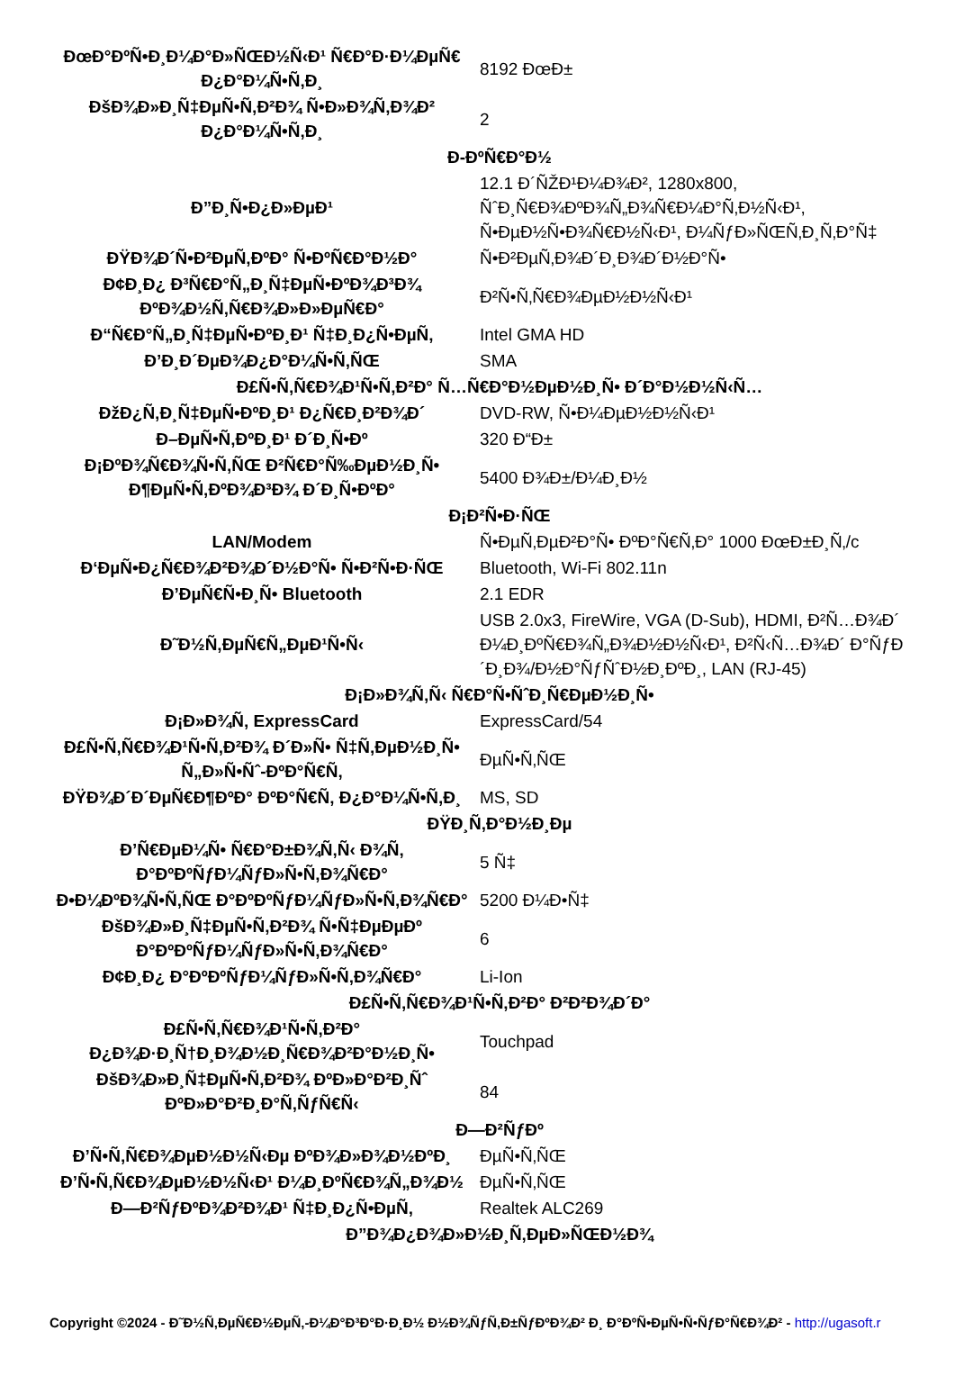| ĐœĐ°ĐºÑ•Đ¸Đ¼Đ°Đ»ÑŒĐ½Ñ‹Đ¹ Ñ€Đ°Đ·Đ¼ĐµÑ€ Đ¿Đ°Đ¼Ñ•Ñ‚Đ¸ | 8192 ĐœĐ± |
| ĐšĐ¾Đ»Đ¸Ñ‡ĐµÑ•Ñ‚Đ²Đ¾ Ñ•Đ»Đ¾Ñ‚Đ¾Đ² Đ¿Đ°Đ¼Ñ•Ñ‚Đ¸ | 2 |
| Đ-ĐºÑ€Đ°Đ½ | |
| Đ”Đ¸Ñ•Đ¿Đ»ĐµĐ¹ | 12.1 Đ´ÑŽĐ¹Đ¼Đ¾Đ², 1280x800, ÑˆĐ¸Ñ€Đ¾ĐºĐ¾Ñ„Đ¾Ñ€Đ¼Đ°Ñ‚Đ½Ñ‹Đ¹, Ñ•ĐµĐ½Ñ•Đ¾Ñ€Đ½Ñ‹Đ¹, Đ¼ÑƒĐ»ÑŒÑ‚Đ¸Ñ‚Đ°Ñ‡ |
| ĐŸĐ¾Đ´Ñ•Đ²ĐµÑ‚ĐºĐ° Ñ•ĐºÑ€Đ°Đ½Đ° | Ñ•Đ²ĐµÑ‚Đ¾Đ´Đ¸Đ¾Đ´Đ½Đ°Ñ• |
| Đ¢Đ¸Đ¿ Đ³Ñ€Đ°Ñ„Đ¸Ñ‡ĐµÑ•ĐºĐ¾Đ³Đ¾ ĐºĐ¾Đ½Ñ‚Ñ€Đ¾Đ»Đ»ĐµÑ€Đ° | Đ²Ñ•Ñ‚Ñ€Đ¾ĐµĐ½Đ½Ñ‹Đ¹ |
| Đ“Ñ€Đ°Ñ„Đ¸Ñ‡ĐµÑ•ĐºĐ¸Đ¹ Ñ‡Đ¸Đ¿Ñ•ĐµÑ‚ | Intel GMA HD |
| Đ’Đ¸Đ´ĐµĐ¾Đ¿Đ°Đ¼Ñ•Ñ‚ÑŒ | SMA |
| Đ£Ñ•Ñ‚Ñ€Đ¾Đ¹Ñ•Ñ‚Đ²Đ° Ñ…Ñ€Đ°Đ½ĐµĐ½Đ¸Ñ• Đ´Đ°Đ½Đ½Ñ‹Ñ… | |
| ĐžĐ¿Ñ‚Đ¸Ñ‡ĐµÑ•ĐºĐ¸Đ¹ Đ¿Ñ€Đ¸Đ²Đ¾Đ´ | DVD-RW, Ñ•Đ¼ĐµĐ½Đ½Ñ‹Đ¹ |
| Đ–ĐµÑ•Ñ‚ĐºĐ¸Đ¹ Đ´Đ¸Ñ•Đº | 320 Đ“Đ± |
| Đ¡ĐºĐ¾Ñ€Đ¾Ñ•Ñ‚ÑŒ Đ²Ñ€Đ°Ñ‰ĐµĐ½Đ¸Ñ• Đ¶ĐµÑ•Ñ‚ĐºĐ¾Đ³Đ¾ Đ´Đ¸Ñ•ĐºĐ° | 5400 Đ¾Đ±/Đ¼Đ¸Đ½ |
| Đ¡Đ²Ñ•Đ·ÑŒ | |
| LAN/Modem | Ñ•ĐµÑ‚ĐµĐ²Đ°Ñ• ĐºĐ°Ñ€Ñ‚Đ° 1000 ĐœĐ±Đ¸Ñ‚/c |
| Đ‘ĐµÑ•Đ¿Ñ€Đ¾Đ²Đ¾Đ´Đ½Đ°Ñ• Ñ•Đ²Ñ•Đ·ÑŒ | Bluetooth, Wi-Fi 802.11n |
| Đ’ĐµÑ€Ñ•Đ¸Ñ• Bluetooth | 2.1 EDR |
| Đ˜Đ½Ñ‚ĐµÑ€Ñ„ĐµĐ¹Ñ•Ñ‹ | USB 2.0x3, FireWire, VGA (D-Sub), HDMI, Đ²Ñ…Đ¾Đ´ Đ¼Đ¸ĐºÑ€Đ¾Ñ„Đ¾Đ½Đ½Ñ‹Đ¹, Đ²Ñ‹Ñ…Đ¾Đ´ Đ°ÑƒĐ´Đ¸Đ¾/Đ½Đ°ÑƒÑˆĐ½Đ¸ĐºĐ¸, LAN (RJ-45) |
| Đ¡Đ»Đ¾Ñ‚Ñ‹ Ñ€Đ°Ñ•ÑˆĐ¸Ñ€ĐµĐ½Đ¸Ñ• | |
| Đ¡Đ»Đ¾Ñ‚ ExpressCard | ExpressCard/54 |
| Đ£Ñ•Ñ‚Ñ€Đ¾Đ¹Ñ•Ñ‚Đ²Đ¾ Đ´Đ»Ñ• Ñ‡Ñ‚ĐµĐ½Đ¸Ñ• Ñ„Đ»Ñ•Ñˆ-ĐºĐ°Ñ€Ñ‚ | ĐµÑ•Ñ‚ÑŒ |
| ĐŸĐ¾Đ´Đ´ĐµÑ€Đ¶ĐºĐ° ĐºĐ°Ñ€Ñ‚ Đ¿Đ°Đ¼Ñ•Ñ‚Đ¸ | MS, SD |
| ĐŸĐ¸Ñ‚Đ°Đ½Đ¸Đµ | |
| Đ’Ñ€ĐµĐ¼Ñ• Ñ€Đ°Đ±Đ¾Ñ‚Ñ‹ Đ¾Ñ‚ Đ°ĐºĐºÑƒĐ¼ÑƒĐ»Ñ•Ñ‚Đ¾Ñ€Đ° | 5 Ñ‡ |
| Đ•Đ¼ĐºĐ¾Ñ•Ñ‚ÑŒ Đ°ĐºĐºÑƒĐ¼ÑƒĐ»Ñ•Ñ‚Đ¾Ñ€Đ° | 5200 Đ¼Đ•Ñ‡ |
| ĐšĐ¾Đ»Đ¸Ñ‡ĐµÑ•Ñ‚Đ²Đ¾ Ñ•Ñ‡ĐµĐµĐº Đ°ĐºĐºÑƒĐ¼ÑƒĐ»Ñ•Ñ‚Đ¾Ñ€Đ° | 6 |
| Đ¢Đ¸Đ¿ Đ°ĐºĐºÑƒĐ¼ÑƒĐ»Ñ•Ñ‚Đ¾Ñ€Đ° | Li-Ion |
| Đ£Ñ•Ñ‚Ñ€Đ¾Đ¹Ñ•Ñ‚Đ²Đ° Đ²Đ²Đ¾Đ´Đ° | |
| Đ£Ñ•Ñ‚Ñ€Đ¾Đ¹Ñ•Ñ‚Đ²Đ° Đ¿Đ¾Đ·Đ¸Ñ†Đ¸Đ¾Đ½Đ¸Ñ€Đ¾Đ²Đ°Đ½Đ¸Ñ• | Touchpad |
| ĐšĐ¾Đ»Đ¸Ñ‡ĐµÑ•Ñ‚Đ²Đ¾ ĐºĐ»Đ°Đ²Đ¸Ñˆ ĐºĐ»Đ°Đ²Đ¸Đ°Ñ‚ÑƒÑ€Ñ‹ | 84 |
| Đ—Đ²ÑƒĐº | |
| Đ’Ñ•Ñ‚Ñ€Đ¾ĐµĐ½Đ½Ñ‹Đµ ĐºĐ¾Đ»Đ¾Đ½ĐºĐ¸ | ĐµÑ•Ñ‚ÑŒ |
| Đ’Ñ•Ñ‚Ñ€Đ¾ĐµĐ½Đ½Ñ‹Đ¹ Đ¼Đ¸ĐºÑ€Đ¾Ñ„Đ¾Đ½ | ĐµÑ•Ñ‚ÑŒ |
| Đ—Đ²ÑƒĐºĐ¾Đ²Đ¾Đ¹ Ñ‡Đ¸Đ¿Ñ•ĐµÑ‚ | Realtek ALC269 |
| Đ”Đ¾Đ¿Đ¾Đ»Đ½Đ¸Ñ‚ĐµĐ»ÑŒĐ½Đ¾ | |
Copyright ©2024 - Đ˜Đ½Ñ‚ĐµÑ€Đ½ĐµÑ‚-Đ¼Đ°Đ³Đ°Đ·Đ¸Đ½ Đ½Đ¾ÑƒÑ‚Đ±ÑƒĐºĐ¾Đ² Đ¸ Đ°ĐºÑ•ĐµÑ•Ñ•ÑƒĐ°Ñ€Đ¾Đ² - http://ugasoft.r